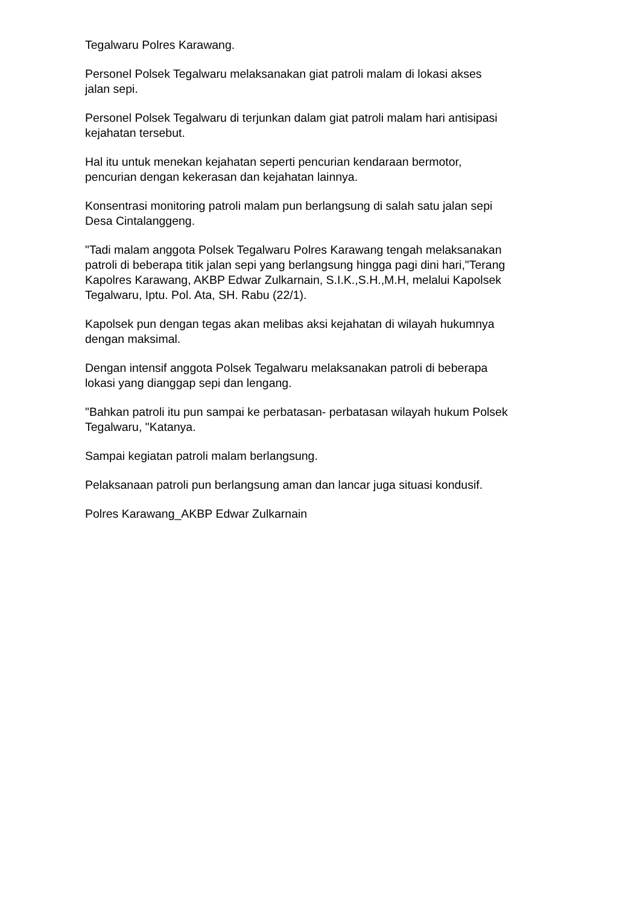Tegalwaru Polres Karawang.
Personel Polsek Tegalwaru melaksanakan giat patroli malam di lokasi akses
jalan sepi.
Personel Polsek Tegalwaru di terjunkan dalam giat patroli malam hari antisipasi
kejahatan tersebut.
Hal itu untuk menekan kejahatan seperti pencurian kendaraan bermotor,
pencurian dengan kekerasan dan kejahatan lainnya.
Konsentrasi monitoring patroli malam pun berlangsung di salah satu jalan sepi
Desa Cintalanggeng.
"Tadi malam anggota Polsek Tegalwaru Polres Karawang tengah melaksanakan
patroli di beberapa titik jalan sepi yang berlangsung hingga pagi dini hari,"Terang
Kapolres Karawang, AKBP Edwar Zulkarnain, S.I.K.,S.H.,M.H, melalui Kapolsek
Tegalwaru, Iptu. Pol. Ata, SH. Rabu (22/1).
Kapolsek pun dengan tegas akan melibas aksi kejahatan di wilayah hukumnya
dengan maksimal.
Dengan intensif anggota Polsek Tegalwaru melaksanakan patroli di beberapa
lokasi yang dianggap sepi dan lengang.
"Bahkan patroli itu pun sampai ke perbatasan- perbatasan wilayah hukum Polsek
Tegalwaru, "Katanya.
Sampai kegiatan patroli malam berlangsung.
Pelaksanaan patroli pun berlangsung aman dan lancar juga situasi kondusif.
Polres Karawang_AKBP Edwar Zulkarnain